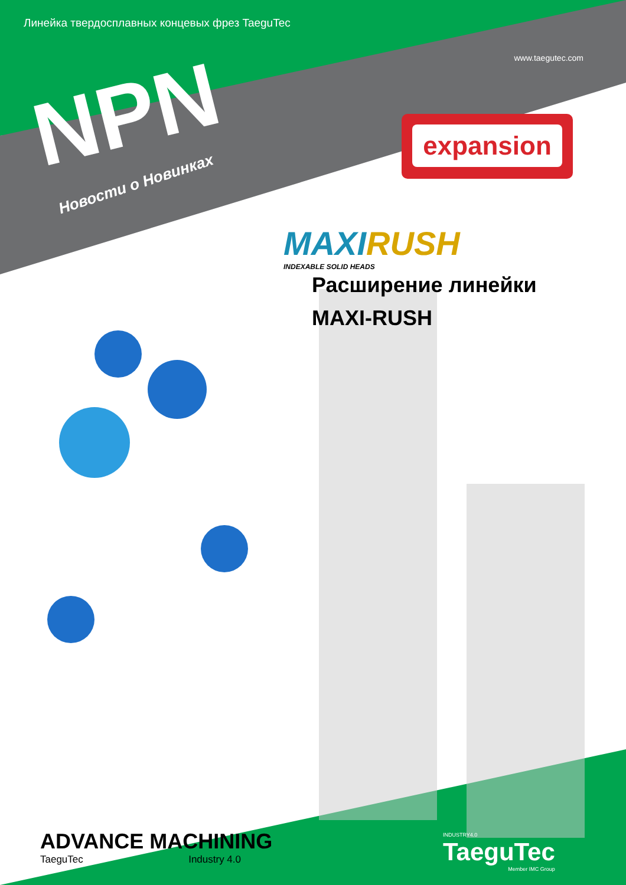Линейка твердосплавных концевых фрез TaeguTec
www.taegutec.com
NPN
Новости о Новинках
expansion
MAXIRUSH
INDEXABLE SOLID HEADS
Расширение линейки
MAXI-RUSH
ADVANCE MACHINING
TaeguTec Industry 4.0
INDUSTRY4.0
TaeguTec
Member IMC Group